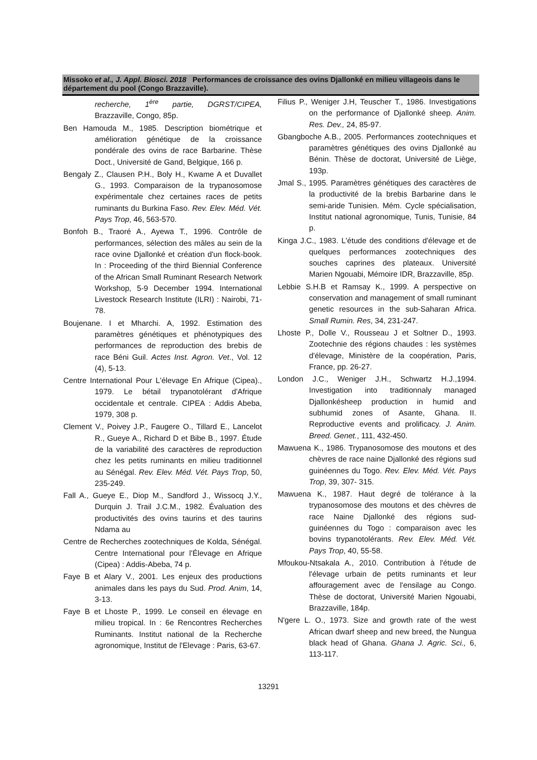Missoko et al., J. Appl. Biosci. 2018 Performances de croissance des ovins Djallonké en milieu villageois dans le département du pool (Congo Brazzaville).
recherche, 1<sup>ère</sup> partie, DGRST/CIPEA, Brazzaville, Congo, 85p.
Ben Hamouda M., 1985. Description biométrique et amélioration génétique de la croissance pondérale des ovins de race Barbarine. Thèse Doct., Université de Gand, Belgique, 166 p.
Bengaly Z., Clausen P.H., Boly H., Kwame A et Duvallet G., 1993. Comparaison de la trypanosomose expérimentale chez certaines races de petits ruminants du Burkina Faso. Rev. Elev. Méd. Vét. Pays Trop, 46, 563-570.
Bonfoh B., Traoré A., Ayewa T., 1996. Contrôle de performances, sélection des mâles au sein de la race ovine Djallonké et création d'un flock-book. In : Proceeding of the third Biennial Conference of the African Small Ruminant Research Network Workshop, 5-9 December 1994. International Livestock Research Institute (ILRI) : Nairobi, 71-78.
Boujenane. I et Mharchi. A, 1992. Estimation des paramètres génétiques et phénotypiques des performances de reproduction des brebis de race Béni Guil. Actes Inst. Agron. Vet., Vol. 12 (4), 5-13.
Centre International Pour L'élevage En Afrique (Cipea)., 1979. Le bétail trypanotolérant d'Afrique occidentale et centrale. CIPEA : Addis Abeba, 1979, 308 p.
Clement V., Poivey J.P., Faugere O., Tillard E., Lancelot R., Gueye A., Richard D et Bibe B., 1997. Étude de la variabilité des caractères de reproduction chez les petits ruminants en milieu traditionnel au Sénégal. Rev. Elev. Méd. Vét. Pays Trop, 50, 235-249.
Fall A., Gueye E., Diop M., Sandford J., Wissocq J.Y., Durquin J. Trail J.C.M., 1982. Évaluation des productivités des ovins taurins et des taurins Ndama au
Centre de Recherches zootechniques de Kolda, Sénégal. Centre International pour l'Élevage en Afrique (Cipea) : Addis-Abeba, 74 p.
Faye B et Alary V., 2001. Les enjeux des productions animales dans les pays du Sud. Prod. Anim, 14, 3-13.
Faye B et Lhoste P., 1999. Le conseil en élevage en milieu tropical. In : 6e Rencontres Recherches Ruminants. Institut national de la Recherche agronomique, Institut de l'Elevage : Paris, 63-67.
Filius P., Weniger J.H, Teuscher T., 1986. Investigations on the performance of Djallonké sheep. Anim. Res. Dev., 24, 85-97.
Gbangboche A.B., 2005. Performances zootechniques et paramètres génétiques des ovins Djallonké au Bénin. Thèse de doctorat, Université de Liège, 193p.
Jmal S., 1995. Paramètres génétiques des caractères de la productivité de la brebis Barbarine dans le semi-aride Tunisien. Mém. Cycle spécialisation, Institut national agronomique, Tunis, Tunisie, 84 p.
Kinga J.C., 1983. L'étude des conditions d'élevage et de quelques performances zootechniques des souches caprines des plateaux. Université Marien Ngouabi, Mémoire IDR, Brazzaville, 85p.
Lebbie S.H.B et Ramsay K., 1999. A perspective on conservation and management of small ruminant genetic resources in the sub-Saharan Africa. Small Rumin. Res, 34, 231-247.
Lhoste P., Dolle V., Rousseau J et Soltner D., 1993. Zootechnie des régions chaudes : les systèmes d'élevage, Ministère de la coopération, Paris, France, pp. 26-27.
London J.C., Weniger J.H., Schwartz H.J.,1994. Investigation into traditionnaly managed Djallonkésheep production in humid and subhumid zones of Asante, Ghana. II. Reproductive events and prolificacy. J. Anim. Breed. Genet., 111, 432-450.
Mawuena K., 1986. Trypanosomose des moutons et des chèvres de race naine Djallonké des régions sud guinéennes du Togo. Rev. Elev. Méd. Vét. Pays Trop, 39, 307- 315.
Mawuena K., 1987. Haut degré de tolérance à la trypanosomose des moutons et des chèvres de race Naine Djallonké des régions sud-guinéennes du Togo : comparaison avec les bovins trypanotolérants. Rev. Elev. Méd. Vét. Pays Trop, 40, 55-58.
Mfoukou-Ntsakala A., 2010. Contribution à l'étude de l'élevage urbain de petits ruminants et leur affouragement avec de l'ensilage au Congo. Thèse de doctorat, Université Marien Ngouabi, Brazzaville, 184p.
N'gere L. O., 1973. Size and growth rate of the west African dwarf sheep and new breed, the Nungua black head of Ghana. Ghana J. Agric. Sci., 6, 113-117.
13291